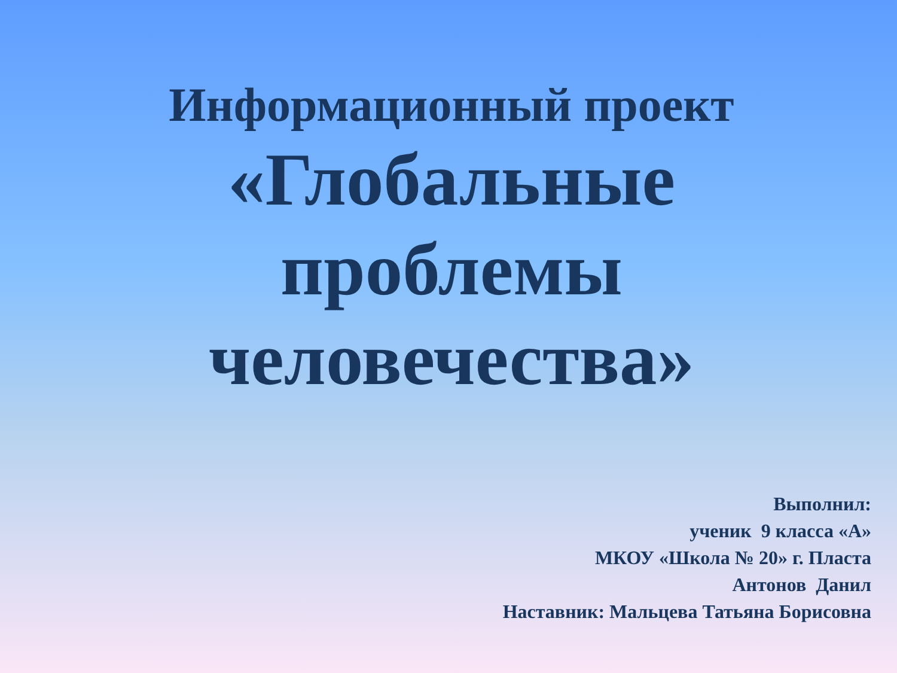Информационный проект
«Глобальные
проблемы
человечества»
Выполнил:
ученик 9 класса «А»
МКОУ «Школа № 20» г. Пласта
Антонов Данил
Наставник: Мальцева Татьяна Борисовна